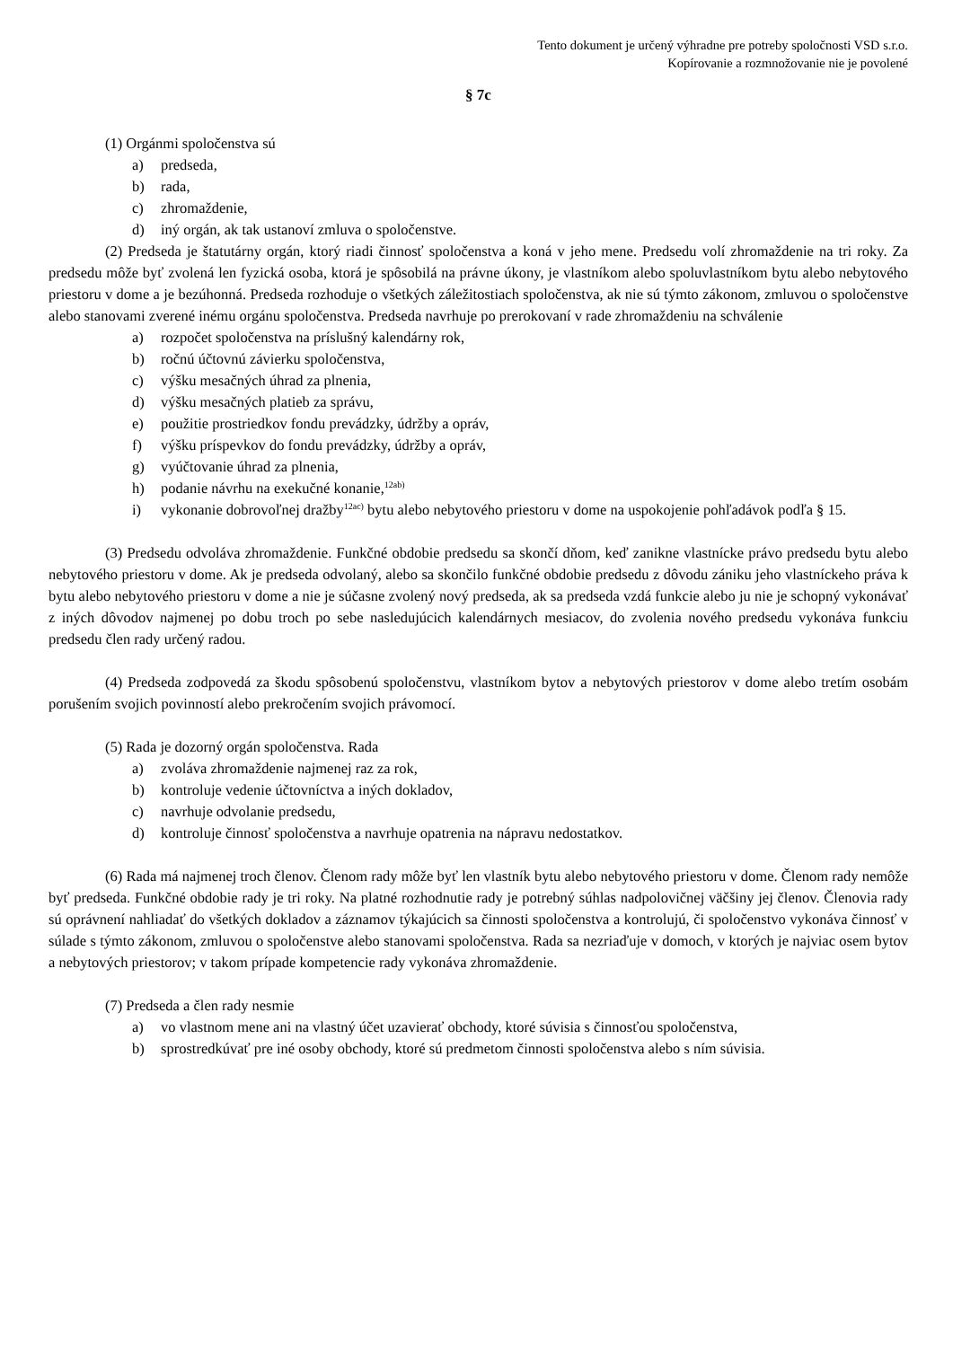Tento dokument je určený výhradne pre potreby spoločnosti VSD s.r.o.
Kopírovanie a rozmnožovanie nie je povolené
§ 7c
(1) Orgánmi spoločenstva sú
a) predseda,
b) rada,
c) zhromaždenie,
d) iný orgán, ak tak ustanoví zmluva o spoločenstve.
(2) Predseda je štatutárny orgán, ktorý riadi činnosť spoločenstva a koná v jeho mene. Predsedu volí zhromaždenie na tri roky. Za predsedu môže byť zvolená len fyzická osoba, ktorá je spôsobilá na právne úkony, je vlastníkom alebo spoluvlastníkom bytu alebo nebytového priestoru v dome a je bezúhonná. Predseda rozhoduje o všetkých záležitostiach spoločenstva, ak nie sú týmto zákonom, zmluvou o spoločenstve alebo stanovami zverené inému orgánu spoločenstva. Predseda navrhuje po prerokovaní v rade zhromaždeniu na schválenie
a) rozpočet spoločenstva na príslušný kalendárny rok,
b) ročnú účtovnú závierku spoločenstva,
c) výšku mesačných úhrad za plnenia,
d) výšku mesačných platieb za správu,
e) použitie prostriedkov fondu prevádzky, údržby a opráv,
f) výšku príspevkov do fondu prevádzky, údržby a opráv,
g) vyúčtovanie úhrad za plnenia,
h) podanie návrhu na exekučné konanie,<sup>12ab)</sup>
i) vykonanie dobrovoľnej dražby<sup>12ac)</sup> bytu alebo nebytového priestoru v dome na uspokojenie pohľadávok podľa § 15.
(3) Predsedu odvoláva zhromaždenie. Funkčné obdobie predsedu sa skončí dňom, keď zanikne vlastnícke právo predsedu bytu alebo nebytového priestoru v dome. Ak je predseda odvolaný, alebo sa skončilo funkčné obdobie predsedu z dôvodu zániku jeho vlastníckeho práva k bytu alebo nebytového priestoru v dome a nie je súčasne zvolený nový predseda, ak sa predseda vzdá funkcie alebo ju nie je schopný vykonávať z iných dôvodov najmenej po dobu troch po sebe nasledujúcich kalendárnych mesiacov, do zvolenia nového predsedu vykonáva funkciu predsedu člen rady určený radou.
(4) Predseda zodpovedá za škodu spôsobenú spoločenstvu, vlastníkom bytov a nebytových priestorov v dome alebo tretím osobám porušením svojich povinností alebo prekročením svojich právomocí.
(5) Rada je dozorný orgán spoločenstva. Rada
a) zvoláva zhromaždenie najmenej raz za rok,
b) kontroluje vedenie účtovníctva a iných dokladov,
c) navrhuje odvolanie predsedu,
d) kontroluje činnosť spoločenstva a navrhuje opatrenia na nápravu nedostatkov.
(6) Rada má najmenej troch členov. Členom rady môže byť len vlastník bytu alebo nebytového priestoru v dome. Členom rady nemôže byť predseda. Funkčné obdobie rady je tri roky. Na platné rozhodnutie rady je potrebný súhlas nadpolovičnej väčšiny jej členov. Členovia rady sú oprávnení nahliadať do všetkých dokladov a záznamov týkajúcich sa činnosti spoločenstva a kontrolujú, či spoločenstvo vykonáva činnosť v súlade s týmto zákonom, zmluvou o spoločenstve alebo stanovami spoločenstva. Rada sa nezriaďuje v domoch, v ktorých je najviac osem bytov a nebytových priestorov; v takom prípade kompetencie rady vykonáva zhromaždenie.
(7) Predseda a člen rady nesmie
a) vo vlastnom mene ani na vlastný účet uzavierať obchody, ktoré súvisia s činnosťou spoločenstva,
b) sprostredkúvať pre iné osoby obchody, ktoré sú predmetom činnosti spoločenstva alebo s ním súvisia.